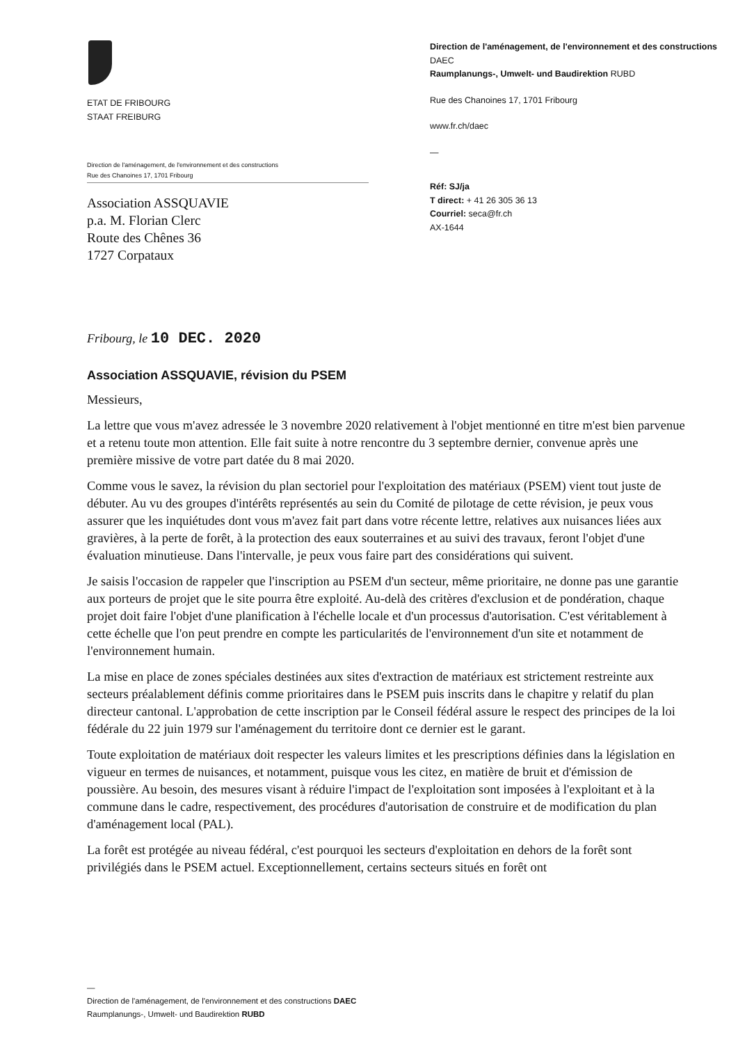ETAT DE FRIBOURG
STAAT FREIBURG
Direction de l'aménagement, de l'environnement et des constructions
Rue des Chanoines 17, 1701 Fribourg
Association ASSQUAVIE
p.a. M. Florian Clerc
Route des Chênes 36
1727 Corpataux
Direction de l'aménagement, de l'environnement et des constructions DAEC
Raumplanungs-, Umwelt- und Baudirektion RUBD
Rue des Chanoines 17, 1701 Fribourg
www.fr.ch/daec
—
Réf: SJ/ja
T direct: + 41 26 305 36 13
Courriel: seca@fr.ch
AX-1644
Fribourg, le 10 DEC. 2020
Association ASSQUAVIE, révision du PSEM
Messieurs,
La lettre que vous m'avez adressée le 3 novembre 2020 relativement à l'objet mentionné en titre m'est bien parvenue et a retenu toute mon attention. Elle fait suite à notre rencontre du 3 septembre dernier, convenue après une première missive de votre part datée du 8 mai 2020.
Comme vous le savez, la révision du plan sectoriel pour l'exploitation des matériaux (PSEM) vient tout juste de débuter. Au vu des groupes d'intérêts représentés au sein du Comité de pilotage de cette révision, je peux vous assurer que les inquiétudes dont vous m'avez fait part dans votre récente lettre, relatives aux nuisances liées aux gravières, à la perte de forêt, à la protection des eaux souterraines et au suivi des travaux, feront l'objet d'une évaluation minutieuse. Dans l'intervalle, je peux vous faire part des considérations qui suivent.
Je saisis l'occasion de rappeler que l'inscription au PSEM d'un secteur, même prioritaire, ne donne pas une garantie aux porteurs de projet que le site pourra être exploité. Au-delà des critères d'exclusion et de pondération, chaque projet doit faire l'objet d'une planification à l'échelle locale et d'un processus d'autorisation. C'est véritablement à cette échelle que l'on peut prendre en compte les particularités de l'environnement d'un site et notamment de l'environnement humain.
La mise en place de zones spéciales destinées aux sites d'extraction de matériaux est strictement restreinte aux secteurs préalablement définis comme prioritaires dans le PSEM puis inscrits dans le chapitre y relatif du plan directeur cantonal. L'approbation de cette inscription par le Conseil fédéral assure le respect des principes de la loi fédérale du 22 juin 1979 sur l'aménagement du territoire dont ce dernier est le garant.
Toute exploitation de matériaux doit respecter les valeurs limites et les prescriptions définies dans la législation en vigueur en termes de nuisances, et notamment, puisque vous les citez, en matière de bruit et d'émission de poussière. Au besoin, des mesures visant à réduire l'impact de l'exploitation sont imposées à l'exploitant et à la commune dans le cadre, respectivement, des procédures d'autorisation de construire et de modification du plan d'aménagement local (PAL).
La forêt est protégée au niveau fédéral, c'est pourquoi les secteurs d'exploitation en dehors de la forêt sont privilégiés dans le PSEM actuel. Exceptionnellement, certains secteurs situés en forêt ont
—
Direction de l'aménagement, de l'environnement et des constructions DAEC
Raumplanungs-, Umwelt- und Baudirektion RUBD